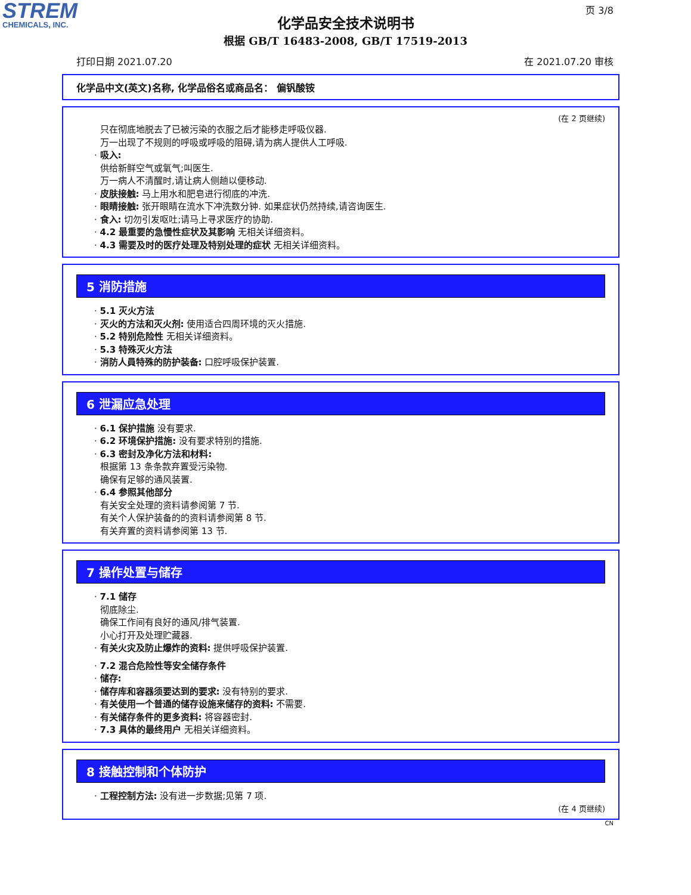STREM
CHEMICALS, INC.
页 3/8
化学品安全技术说明书
根据 GB/T 16483-2008, GB/T 17519-2013
打印日期 2021.07.20 在 2021.07.20 审核
化学品中文(英文)名称, 化学品俗名或商品名： 偏钒酸铵
(在 2 页继续)
只在彻底地脱去了已被污染的衣服之后才能移走呼吸仪器.
万一出现了不规则的呼吸或呼吸的阻碍,请为病人提供人工呼吸.
· 吸入:
供给新鲜空气或氧气;叫医生.
万一病人不清醒时,请让病人侧趟以便移动.
· 皮肤接触: 马上用水和肥皂进行彻底的冲洗.
· 眼睛接触: 张开眼睛在流水下冲洗数分钟. 如果症状仍然持续,请咨询医生.
· 食入: 切勿引发呕吐;请马上寻求医疗的协助.
· 4.2 最重要的急慢性症状及其影响 无相关详细资料。
· 4.3 需要及时的医疗处理及特别处理的症状 无相关详细资料。
5 消防措施
· 5.1 灭火方法
· 灭火的方法和灭火剂: 使用适合四周环境的灭火措施.
· 5.2 特别危险性 无相关详细资料。
· 5.3 特殊灭火方法
· 消防人員特殊的防护装备: 口腔呼吸保护装置.
6 泄漏应急处理
· 6.1 保护措施 没有要求.
· 6.2 环境保护措施: 没有要求特别的措施.
· 6.3 密封及净化方法和材料:
根据第 13 条条款弃置受污染物.
确保有足够的通风装置.
· 6.4 参照其他部分
有关安全处理的资料请参阅第 7 节.
有关个人保护装备的的资料请参阅第 8 节.
有关弃置的资料请参阅第 13 节.
7 操作处置与储存
· 7.1 储存
彻底除尘.
确保工作间有良好的通风/排气装置.
小心打开及处理贮藏器.
· 有关火灾及防止爆炸的资料: 提供呼吸保护装置.
· 7.2 混合危险性等安全储存条件
· 储存:
· 储存库和容器须要达到的要求: 没有特别的要求.
· 有关使用一个普通的储存设施来储存的资料: 不需要.
· 有关储存条件的更多资料: 将容器密封.
· 7.3 具体的最终用户 无相关详细资料。
8 接触控制和个体防护
· 工程控制方法: 没有进一步数据;见第 7 项.
(在 4 页继续)
CN